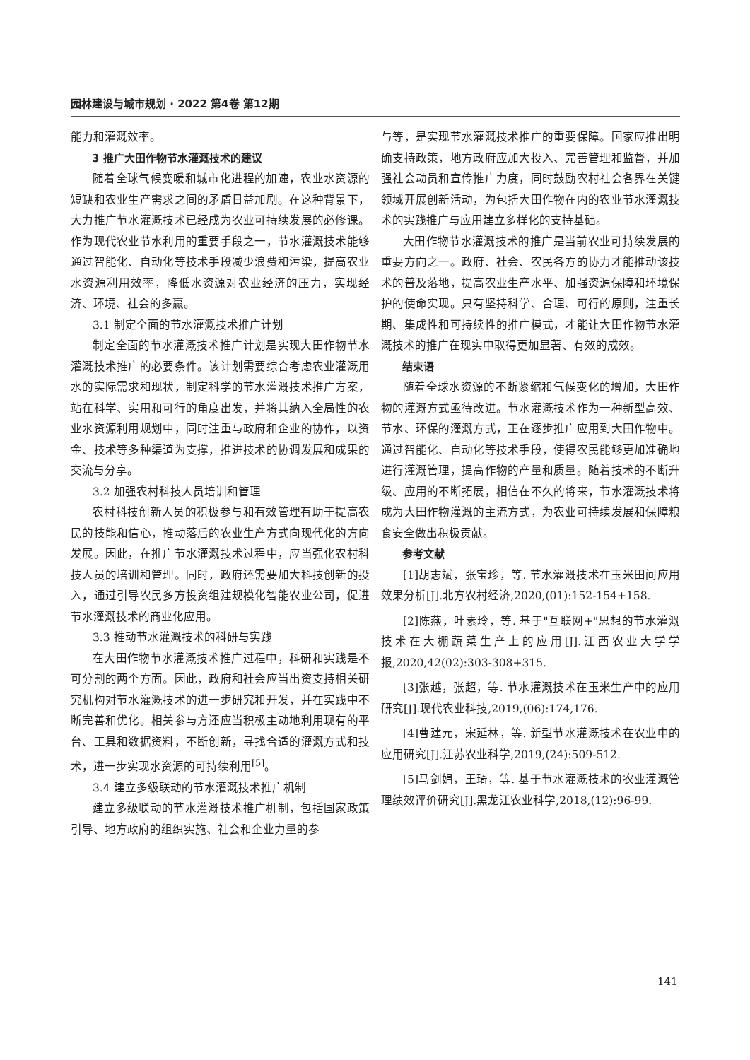园林建设与城市规划 · 2022 第4卷 第12期
能力和灌溉效率。
3 推广大田作物节水灌溉技术的建议
随着全球气候变暖和城市化进程的加速，农业水资源的短缺和农业生产需求之间的矛盾日益加剧。在这种背景下，大力推广节水灌溉技术已经成为农业可持续发展的必修课。作为现代农业节水利用的重要手段之一，节水灌溉技术能够通过智能化、自动化等技术手段减少浪费和污染，提高农业水资源利用效率，降低水资源对农业经济的压力，实现经济、环境、社会的多赢。
3.1 制定全面的节水灌溉技术推广计划
制定全面的节水灌溉技术推广计划是实现大田作物节水灌溉技术推广的必要条件。该计划需要综合考虑农业灌溉用水的实际需求和现状，制定科学的节水灌溉技术推广方案，站在科学、实用和可行的角度出发，并将其纳入全局性的农业水资源利用规划中，同时注重与政府和企业的协作，以资金、技术等多种渠道为支撑，推进技术的协调发展和成果的交流与分享。
3.2 加强农村科技人员培训和管理
农村科技创新人员的积极参与和有效管理有助于提高农民的技能和信心，推动落后的农业生产方式向现代化的方向发展。因此，在推广节水灌溉技术过程中，应当强化农村科技人员的培训和管理。同时，政府还需要加大科技创新的投入，通过引导农民多方投资组建规模化智能农业公司，促进节水灌溉技术的商业化应用。
3.3 推动节水灌溉技术的科研与实践
在大田作物节水灌溉技术推广过程中，科研和实践是不可分割的两个方面。因此，政府和社会应当出资支持相关研究机构对节水灌溉技术的进一步研究和开发，并在实践中不断完善和优化。相关参与方还应当积极主动地利用现有的平台、工具和数据资料，不断创新，寻找合适的灌溉方式和技术，进一步实现水资源的可持续利用<sup>[5]</sup>。
3.4 建立多级联动的节水灌溉技术推广机制
建立多级联动的节水灌溉技术推广机制，包括国家政策引导、地方政府的组织实施、社会和企业力量的参
与等，是实现节水灌溉技术推广的重要保障。国家应推出明确支持政策，地方政府应加大投入、完善管理和监督，并加强社会动员和宣传推广力度，同时鼓励农村社会各界在关键领域开展创新活动，为包括大田作物在内的农业节水灌溉技术的实践推广与应用建立多样化的支持基础。
大田作物节水灌溉技术的推广是当前农业可持续发展的重要方向之一。政府、社会、农民各方的协力才能推动该技术的普及落地，提高农业生产水平、加强资源保障和环境保护的使命实现。只有坚持科学、合理、可行的原则，注重长期、集成性和可持续性的推广模式，才能让大田作物节水灌溉技术的推广在现实中取得更加显著、有效的成效。
结束语
随着全球水资源的不断紧缩和气候变化的增加，大田作物的灌溉方式亟待改进。节水灌溉技术作为一种新型高效、节水、环保的灌溉方式，正在逐步推广应用到大田作物中。通过智能化、自动化等技术手段，使得农民能够更加准确地进行灌溉管理，提高作物的产量和质量。随着技术的不断升级、应用的不断拓展，相信在不久的将来，节水灌溉技术将成为大田作物灌溉的主流方式，为农业可持续发展和保障粮食安全做出积极贡献。
参考文献
[1]胡志斌，张宝珍，等. 节水灌溉技术在玉米田间应用效果分析[J].北方农村经济,2020,(01):152-154+158.
[2]陈燕，叶素玲，等. 基于"互联网+"思想的节水灌溉技术在大棚蔬菜生产上的应用[J].江西农业大学学报,2020,42(02):303-308+315.
[3]张越，张超，等. 节水灌溉技术在玉米生产中的应用研究[J].现代农业科技,2019,(06):174,176.
[4]曹建元，宋延林，等. 新型节水灌溉技术在农业中的应用研究[J].江苏农业科学,2019,(24):509-512.
[5]马剑娟，王琦，等. 基于节水灌溉技术的农业灌溉管理绩效评价研究[J].黑龙江农业科学,2018,(12):96-99.
141